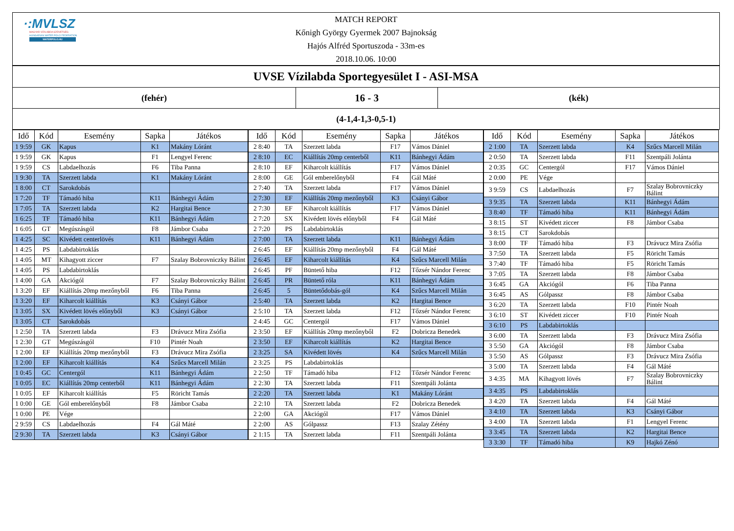·:MVLSZ
MAGYAR VÍZILABDA SZÖVETSÉG
HUNGARIAN WATER POLO FEDERATION
WATERPOLO.HU
MATCH REPORT
Kőnigh György Gyermek 2007 Bajnokság
Hajós Alfréd Sportuszoda - 33m-es
2018.10.06. 10:00
UVSE Vízilabda Sportegyesület I - ASI-MSA
(fehér)
16 - 3
(kék)
(4-1,4-1,3-0,5-1)
| Idő | Kód | Esemény | Sapka | Játékos |
| --- | --- | --- | --- | --- |
| 1 9:59 | GK | Kapus | K1 | Makány Lóránt |
| 1 9:59 | GK | Kapus | F1 | Lengyel Ferenc |
| 1 9:59 | CS | Labdaelhozás | F6 | Tiba Panna |
| 1 9:30 | TA | Szerzett labda | K1 | Makány Lóránt |
| 1 8:00 | CT | Sarokdobás | | |
| 1 7:20 | TF | Támadó hiba | K11 | Bánhegyi Ádám |
| 1 7:05 | TA | Szerzett labda | K2 | Hargitai Bence |
| 1 6:25 | TF | Támadó hiba | K11 | Bánhegyi Ádám |
| 1 6:05 | GT | Megúszásgól | F8 | Jámbor Csaba |
| 1 4:25 | SC | Kivédett centerlövés | K11 | Bánhegyi Ádám |
| 1 4:25 | PS | Labdabirtoklás | | |
| 1 4:05 | MT | Kihagyott ziccer | F7 | Szalay Bobrovniczky Bálint |
| 1 4:05 | PS | Labdabirtoklás | | |
| 1 4:00 | GA | Akciógól | F7 | Szalay Bobrovniczky Bálint |
| 1 3:20 | EF | Kiállítás 20mp mezőnyből | F6 | Tiba Panna |
| 1 3:20 | EF | Kiharcolt kiállítás | K3 | Csányi Gábor |
| 1 3:05 | SX | Kivédett lövés előnyből | K3 | Csányi Gábor |
| 1 3:05 | CT | Sarokdobás | | |
| 1 2:50 | TA | Szerzett labda | F3 | Drávucz Mira Zsófia |
| 1 2:30 | GT | Megúszásgól | F10 | Pintér Noah |
| 1 2:00 | EF | Kiállítás 20mp mezőnyből | F3 | Drávucz Mira Zsófia |
| 1 2:00 | EF | Kiharcolt kiállítás | K4 | Szűcs Marcell Milán |
| 1 0:45 | GC | Centergól | K11 | Bánhegyi Ádám |
| 1 0:05 | EC | Kiállítás 20mp centerből | K11 | Bánhegyi Ádám |
| 1 0:05 | EF | Kiharcolt kiállítás | F5 | Röricht Tamás |
| 1 0:00 | GE | Gól emberelőnyből | F8 | Jámbor Csaba |
| 1 0:00 | PE | Vége | | |
| 2 9:59 | CS | Labdaelhozás | F4 | Gál Máté |
| 2 9:30 | TA | Szerzett labda | K3 | Csányi Gábor |
| Idő | Kód | Esemény | Sapka | Játékos |
| --- | --- | --- | --- | --- |
| 2 8:40 | TA | Szerzett labda | F17 | Vámos Dániel |
| 2 8:10 | EC | Kiállítás 20mp centerből | K11 | Bánhegyi Ádám |
| 2 8:10 | EF | Kiharcolt kiállítás | F17 | Vámos Dániel |
| 2 8:00 | GE | Gól emberelőnyből | F4 | Gál Máté |
| 2 7:40 | TA | Szerzett labda | F17 | Vámos Dániel |
| 2 7:30 | EF | Kiállítás 20mp mezőnyből | K3 | Csányi Gábor |
| 2 7:30 | EF | Kiharcolt kiállítás | F17 | Vámos Dániel |
| 2 7:20 | SX | Kivédett lövés előnyből | F4 | Gál Máté |
| 2 7:20 | PS | Labdabirtoklás | | |
| 2 7:00 | TA | Szerzett labda | K11 | Bánhegyi Ádám |
| 2 6:45 | EF | Kiállítás 20mp mezőnyből | F4 | Gál Máté |
| 2 6:45 | EF | Kiharcolt kiállítás | K4 | Szűcs Marcell Milán |
| 2 6:45 | PF | Büntető hiba | F12 | Tőzsér Nándor Ferenc |
| 2 6:45 | PR | Büntető róla | K11 | Bánhegyi Ádám |
| 2 6:45 | 5 | Büntetődobás-gól | K4 | Szűcs Marcell Milán |
| 2 5:40 | TA | Szerzett labda | K2 | Hargitai Bence |
| 2 5:10 | TA | Szerzett labda | F12 | Tőzsér Nándor Ferenc |
| 2 4:45 | GC | Centergól | F17 | Vámos Dániel |
| 2 3:50 | EF | Kiállítás 20mp mezőnyből | F2 | Dobricza Benedek |
| 2 3:50 | EF | Kiharcolt kiállítás | K2 | Hargitai Bence |
| 2 3:25 | SA | Kivédett lövés | K4 | Szűcs Marcell Milán |
| 2 3:25 | PS | Labdabirtoklás | | |
| 2 2:50 | TF | Támadó hiba | F12 | Tőzsér Nándor Ferenc |
| 2 2:30 | TA | Szerzett labda | F11 | Szentpáli Jolánta |
| 2 2:20 | TA | Szerzett labda | K1 | Makány Lóránt |
| 2 2:10 | TA | Szerzett labda | F2 | Dobricza Benedek |
| 2 2:00 | GA | Akciógól | F17 | Vámos Dániel |
| 2 2:00 | AS | Gólpassz | F13 | Szalay Zétény |
| 2 1:15 | TA | Szerzett labda | F11 | Szentpáli Jolánta |
| Idő | Kód | Esemény | Sapka | Játékos |
| --- | --- | --- | --- | --- |
| 2 1:00 | TA | Szerzett labda | K4 | Szűcs Marcell Milán |
| 2 0:50 | TA | Szerzett labda | F11 | Szentpáli Jolánta |
| 2 0:35 | GC | Centergól | F17 | Vámos Dániel |
| 2 0:00 | PE | Vége | | |
| 3 9:59 | CS | Labdaelhozás | F7 | Szalay Bobrovniczky Bálint |
| 3 9:35 | TA | Szerzett labda | K11 | Bánhegyi Ádám |
| 3 8:40 | TF | Támadó hiba | K11 | Bánhegyi Ádám |
| 3 8:15 | ST | Kivédett ziccer | F8 | Jámbor Csaba |
| 3 8:15 | CT | Sarokdobás | | |
| 3 8:00 | TF | Támadó hiba | F3 | Drávucz Mira Zsófia |
| 3 7:50 | TA | Szerzett labda | F5 | Röricht Tamás |
| 3 7:40 | TF | Támadó hiba | F5 | Röricht Tamás |
| 3 7:05 | TA | Szerzett labda | F8 | Jámbor Csaba |
| 3 6:45 | GA | Akciógól | F6 | Tiba Panna |
| 3 6:45 | AS | Gólpassz | F8 | Jámbor Csaba |
| 3 6:20 | TA | Szerzett labda | F10 | Pintér Noah |
| 3 6:10 | ST | Kivédett ziccer | F10 | Pintér Noah |
| 3 6:10 | PS | Labdabirtoklás | | |
| 3 6:00 | TA | Szerzett labda | F3 | Drávucz Mira Zsófia |
| 3 5:50 | GA | Akciógól | F8 | Jámbor Csaba |
| 3 5:50 | AS | Gólpassz | F3 | Drávucz Mira Zsófia |
| 3 5:00 | TA | Szerzett labda | F4 | Gál Máté |
| 3 4:35 | MA | Kihagyott lövés | F7 | Szalay Bobrovniczky Bálint |
| 3 4:35 | PS | Labdabirtoklás | | |
| 3 4:20 | TA | Szerzett labda | F4 | Gál Máté |
| 3 4:10 | TA | Szerzett labda | K3 | Csányi Gábor |
| 3 4:00 | TA | Szerzett labda | F1 | Lengyel Ferenc |
| 3 3:45 | TA | Szerzett labda | K2 | Hargitai Bence |
| 3 3:30 | TF | Támadó hiba | K9 | Hajkó Zénó |